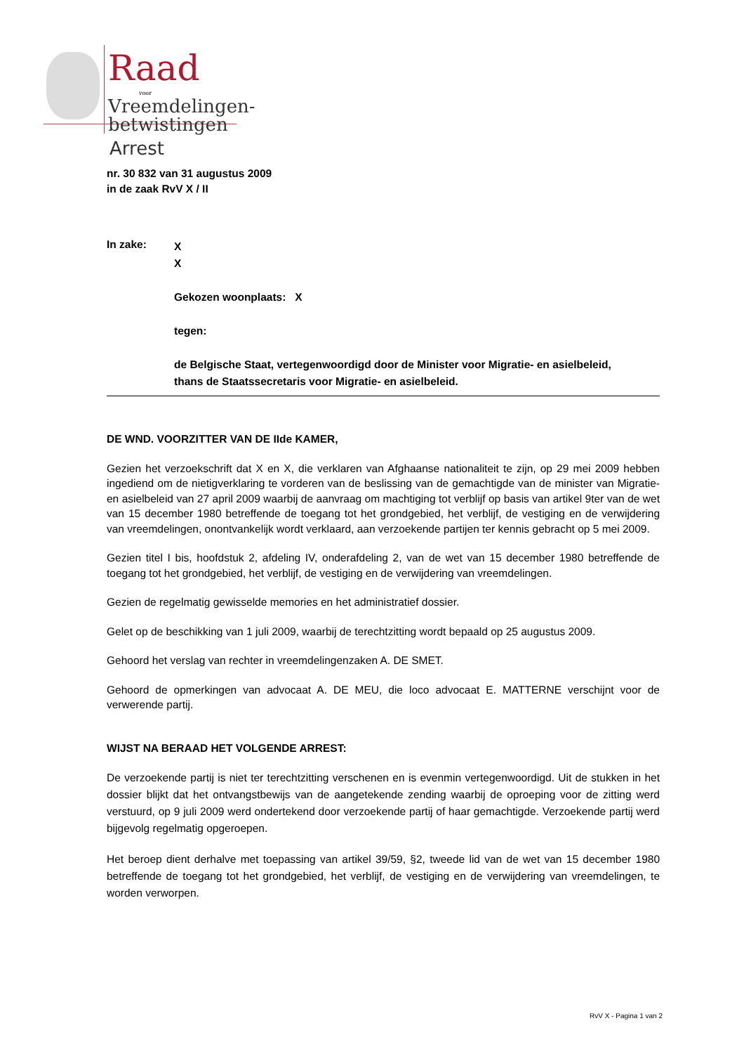Raad
voor
Vreemdelingen-
betwistingen
Arrest
nr. 30 832 van 31 augustus 2009
in de zaak RvV X / II
In zake:
X
X
Gekozen woonplaats: X
tegen:
de Belgische Staat, vertegenwoordigd door de Minister voor Migratie- en asielbeleid,
thans de Staatssecretaris voor Migratie- en asielbeleid.
DE WND. VOORZITTER VAN DE IIde KAMER,
Gezien het verzoekschrift dat X en X, die verklaren van Afghaanse nationaliteit te zijn, op 29 mei 2009 hebben ingediend om de nietigverklaring te vorderen van de beslissing van de gemachtigde van de minister van Migratie- en asielbeleid van 27 april 2009 waarbij de aanvraag om machtiging tot verblijf op basis van artikel 9ter van de wet van 15 december 1980 betreffende de toegang tot het grondgebied, het verblijf, de vestiging en de verwijdering van vreemdelingen, onontvankelijk wordt verklaard, aan verzoekende partijen ter kennis gebracht op 5 mei 2009.
Gezien titel I bis, hoofdstuk 2, afdeling IV, onderafdeling 2, van de wet van 15 december 1980 betreffende de toegang tot het grondgebied, het verblijf, de vestiging en de verwijdering van vreemdelingen.
Gezien de regelmatig gewisselde memories en het administratief dossier.
Gelet op de beschikking van 1 juli 2009, waarbij de terechtzitting wordt bepaald op 25 augustus 2009.
Gehoord het verslag van rechter in vreemdelingenzaken A. DE SMET.
Gehoord de opmerkingen van advocaat A. DE MEU, die loco advocaat E. MATTERNE verschijnt voor de verwerende partij.
WIJST NA BERAAD HET VOLGENDE ARREST:
De verzoekende partij is niet ter terechtzitting verschenen en is evenmin vertegenwoordigd. Uit de stukken in het dossier blijkt dat het ontvangstbewijs van de aangetekende zending waarbij de oproeping voor de zitting werd verstuurd, op 9 juli 2009 werd ondertekend door verzoekende partij of haar gemachtigde. Verzoekende partij werd bijgevolg regelmatig opgeroepen.
Het beroep dient derhalve met toepassing van artikel 39/59, §2, tweede lid van de wet van 15 december 1980 betreffende de toegang tot het grondgebied, het verblijf, de vestiging en de verwijdering van vreemdelingen, te worden verworpen.
RvV X - Pagina 1 van 2